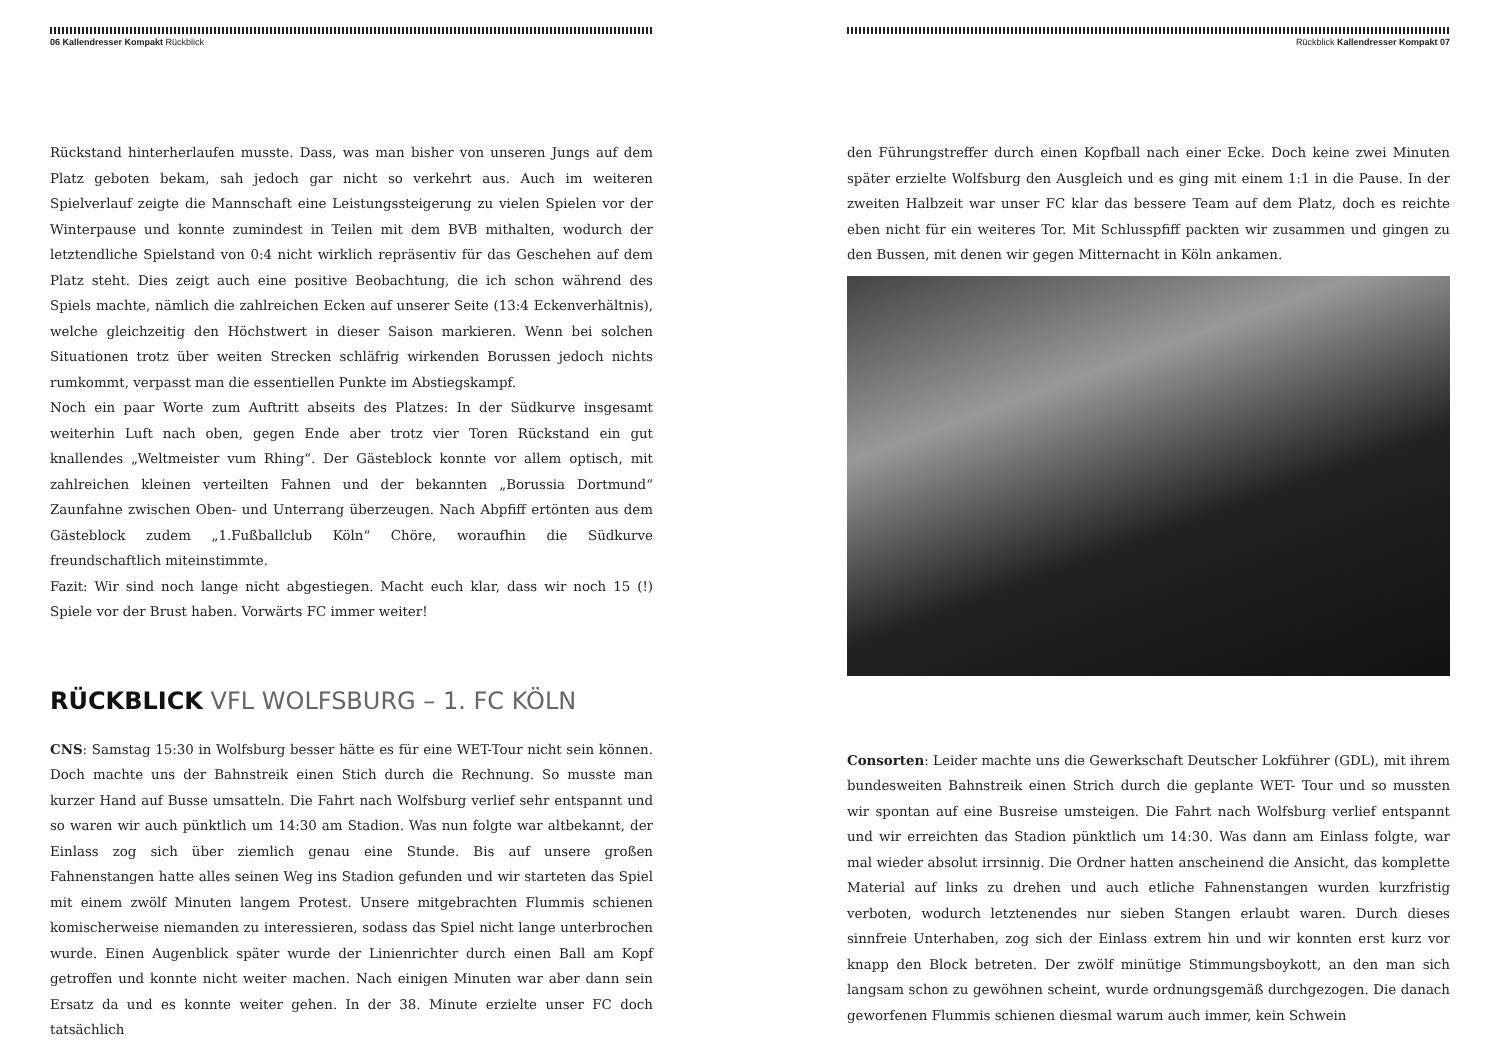06 Kallendresser Kompakt Rückblick
Rückstand hinterherlaufen musste. Dass, was man bisher von unseren Jungs auf dem Platz geboten bekam, sah jedoch gar nicht so verkehrt aus. Auch im weiteren Spielverlauf zeigte die Mannschaft eine Leistungssteigerung zu vielen Spielen vor der Winterpause und konnte zumindest in Teilen mit dem BVB mithalten, wodurch der letztendliche Spielstand von 0:4 nicht wirklich repräsentiv für das Geschehen auf dem Platz steht. Dies zeigt auch eine positive Beobachtung, die ich schon während des Spiels machte, nämlich die zahlreichen Ecken auf unserer Seite (13:4 Eckenverhältnis), welche gleichzeitig den Höchstwert in dieser Saison markieren. Wenn bei solchen Situationen trotz über weiten Strecken schläfrig wirkenden Borussen jedoch nichts rumkommt, verpasst man die essentiellen Punkte im Abstiegskampf.
Noch ein paar Worte zum Auftritt abseits des Platzes: In der Südkurve insgesamt weiterhin Luft nach oben, gegen Ende aber trotz vier Toren Rückstand ein gut knallendes „Weltmeister vum Rhing“. Der Gästeblock konnte vor allem optisch, mit zahlreichen kleinen verteilten Fahnen und der bekannten „Borussia Dortmund“ Zaunfahne zwischen Oben- und Unterrang überzeugen. Nach Abpfiff ertönten aus dem Gästeblock zudem „1.Fußballclub Köln“ Chöre, woraufhin die Südkurve freundschaftlich miteinstimmte.
Fazit: Wir sind noch lange nicht abgestiegen. Macht euch klar, dass wir noch 15 (!) Spiele vor der Brust haben. Vorwärts FC immer weiter!
RÜCKBLICK VFL WOLFSBURG – 1. FC KÖLN
CNS: Samstag 15:30 in Wolfsburg besser hätte es für eine WET-Tour nicht sein können. Doch machte uns der Bahnstreik einen Stich durch die Rechnung. So musste man kurzer Hand auf Busse umsatteln. Die Fahrt nach Wolfsburg verlief sehr entspannt und so waren wir auch pünktlich um 14:30 am Stadion. Was nun folgte war altbekannt, der Einlass zog sich über ziemlich genau eine Stunde. Bis auf unsere großen Fahnenstangen hatte alles seinen Weg ins Stadion gefunden und wir starteten das Spiel mit einem zwölf Minuten langem Protest. Unsere mitgebrachten Flummis schienen komischerweise niemanden zu interessieren, sodass das Spiel nicht lange unterbrochen wurde. Einen Augenblick später wurde der Linienrichter durch einen Ball am Kopf getroffen und konnte nicht weiter machen. Nach einigen Minuten war aber dann sein Ersatz da und es konnte weiter gehen. In der 38. Minute erzielte unser FC doch tatsächlich
Rückblick Kallendresser Kompakt 07
den Führungstreffer durch einen Kopfball nach einer Ecke. Doch keine zwei Minuten später erzielte Wolfsburg den Ausgleich und es ging mit einem 1:1 in die Pause. In der zweiten Halbzeit war unser FC klar das bessere Team auf dem Platz, doch es reichte eben nicht für ein weiteres Tor. Mit Schlusspfiff packten wir zusammen und gingen zu den Bussen, mit denen wir gegen Mitternacht in Köln ankamen.
Consorten: Leider machte uns die Gewerkschaft Deutscher Lokführer (GDL), mit ihrem bundesweiten Bahnstreik einen Strich durch die geplante WET- Tour und so mussten wir spontan auf eine Busreise umsteigen. Die Fahrt nach Wolfsburg verlief entspannt und wir erreichten das Stadion pünktlich um 14:30. Was dann am Einlass folgte, war mal wieder absolut irrsinnig. Die Ordner hatten anscheinend die Ansicht, das komplette Material auf links zu drehen und auch etliche Fahnenstangen wurden kurzfristig verboten, wodurch letztenendes nur sieben Stangen erlaubt waren. Durch dieses sinnfreie Unterhaben, zog sich der Einlass extrem hin und wir konnten erst kurz vor knapp den Block betreten. Der zwölf minütige Stimmungsboykott, an den man sich langsam schon zu gewöhnen scheint, wurde ordnungsgemäß durchgezogen. Die danach geworfenen Flummis schienen diesmal warum auch immer, kein Schwein